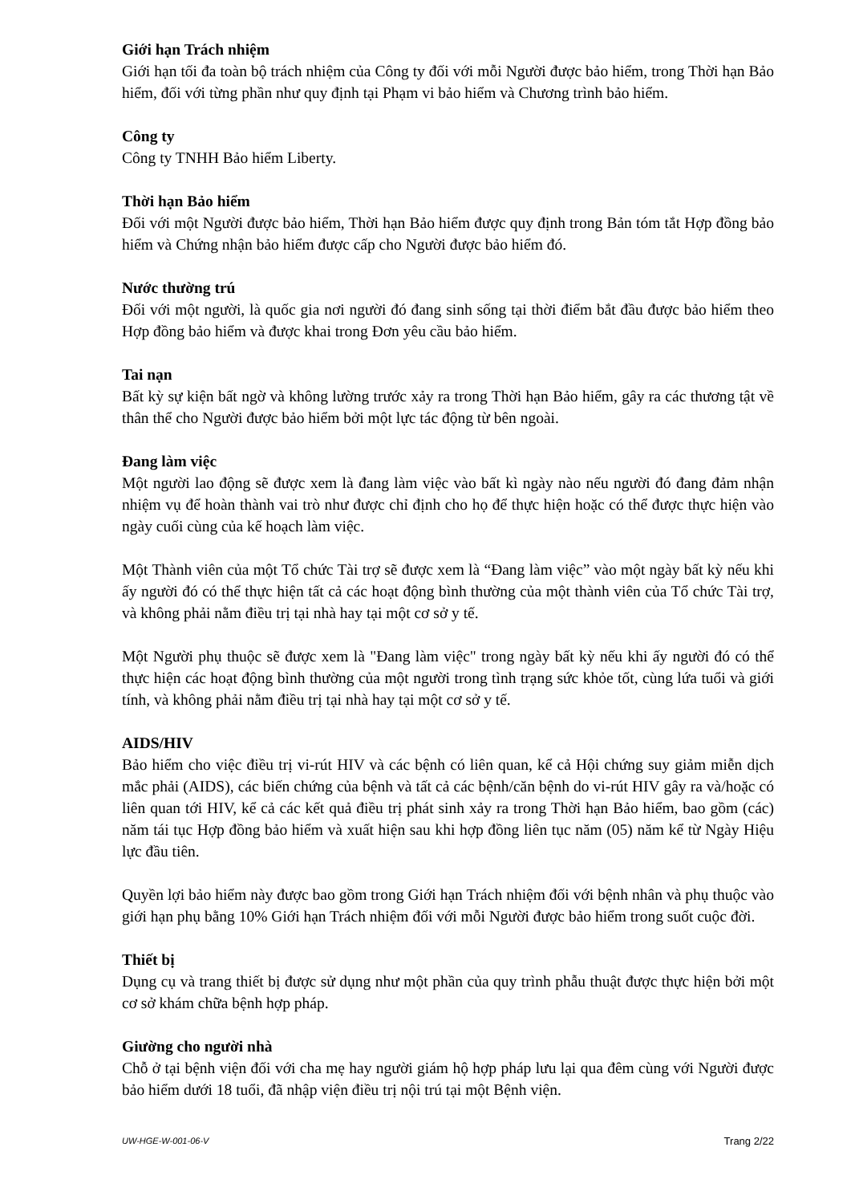Giới hạn Trách nhiệm
Giới hạn tối đa toàn bộ trách nhiệm của Công ty đối với mỗi Người được bảo hiểm, trong Thời hạn Bảo hiểm, đối với từng phần như quy định tại Phạm vi bảo hiểm và Chương trình bảo hiểm.
Công ty
Công ty TNHH Bảo hiểm Liberty.
Thời hạn Bảo hiểm
Đối với một Người được bảo hiểm, Thời hạn Bảo hiểm được quy định trong Bản tóm tắt Hợp đồng bảo hiểm và Chứng nhận bảo hiểm được cấp cho Người được bảo hiểm đó.
Nước thường trú
Đối với một người, là quốc gia nơi người đó đang sinh sống tại thời điểm bắt đầu được bảo hiểm theo Hợp đồng bảo hiểm và được khai trong Đơn yêu cầu bảo hiểm.
Tai nạn
Bất kỳ sự kiện bất ngờ và không lường trước xảy ra trong Thời hạn Bảo hiểm, gây ra các thương tật về thân thể cho Người được bảo hiểm bởi một lực tác động từ bên ngoài.
Đang làm việc
Một người lao động sẽ được xem là đang làm việc vào bất kì ngày nào nếu người đó đang đảm nhận nhiệm vụ để hoàn thành vai trò như được chỉ định cho họ để thực hiện hoặc có thể được thực hiện vào ngày cuối cùng của kế hoạch làm việc.
Một Thành viên của một Tổ chức Tài trợ sẽ được xem là “Đang làm việc” vào một ngày bất kỳ nếu khi ấy người đó có thể thực hiện tất cả các hoạt động bình thường của một thành viên của Tổ chức Tài trợ, và không phải nằm điều trị tại nhà hay tại một cơ sở y tế.
Một Người phụ thuộc sẽ được xem là "Đang làm việc" trong ngày bất kỳ nếu khi ấy người đó có thể thực hiện các hoạt động bình thường của một người trong tình trạng sức khỏe tốt, cùng lứa tuổi và giới tính, và không phải nằm điều trị tại nhà hay tại một cơ sở y tế.
AIDS/HIV
Bảo hiểm cho việc điều trị vi-rút HIV và các bệnh có liên quan, kể cả Hội chứng suy giảm miễn dịch mắc phải (AIDS), các biến chứng của bệnh và tất cả các bệnh/căn bệnh do vi-rút HIV gây ra và/hoặc có liên quan tới HIV, kể cả các kết quả điều trị phát sinh xảy ra trong Thời hạn Bảo hiểm, bao gồm (các) năm tái tục Hợp đồng bảo hiểm và xuất hiện sau khi hợp đồng liên tục năm (05) năm kể từ Ngày Hiệu lực đầu tiên.
Quyền lợi bảo hiểm này được bao gồm trong Giới hạn Trách nhiệm đối với bệnh nhân và phụ thuộc vào giới hạn phụ bằng 10% Giới hạn Trách nhiệm đối với mỗi Người được bảo hiểm trong suốt cuộc đời.
Thiết bị
Dụng cụ và trang thiết bị được sử dụng như một phần của quy trình phẫu thuật được thực hiện bởi một cơ sở khám chữa bệnh hợp pháp.
Giường cho người nhà
Chỗ ở tại bệnh viện đối với cha mẹ hay người giám hộ hợp pháp lưu lại qua đêm cùng với Người được bảo hiểm dưới 18 tuổi, đã nhập viện điều trị nội trú tại một Bệnh viện.
UW-HGE-W-001-06-V Trang 2/22